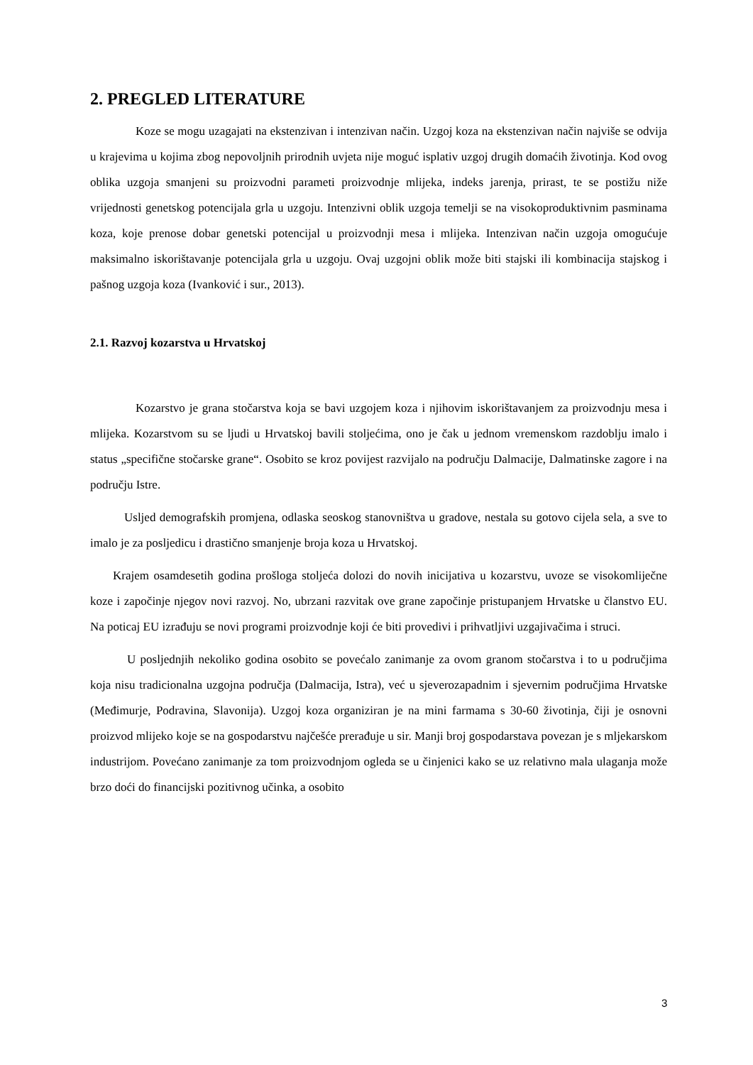2. PREGLED LITERATURE
Koze se mogu uzagajati na ekstenzivan i intenzivan način. Uzgoj koza na ekstenzivan način najviše se odvija u krajevima u kojima zbog nepovoljnih prirodnih uvjeta nije moguć isplativ uzgoj drugih domaćih životinja. Kod ovog oblika uzgoja smanjeni su proizvodni parameti proizvodnje mlijeka, indeks jarenja, prirast, te se postižu niže vrijednosti genetskog potencijala grla u uzgoju. Intenzivni oblik uzgoja temelji se na visokoproduktivnim pasminama koza, koje prenose dobar genetski potencijal u proizvodnji mesa i mlijeka. Intenzivan način uzgoja omogućuje maksimalno iskorištavanje potencijala grla u uzgoju. Ovaj uzgojni oblik može biti stajski ili kombinacija stajskog i pašnog uzgoja koza (Ivanković i sur., 2013).
2.1. Razvoj kozarstva u Hrvatskoj
Kozarstvo je grana stočarstva koja se bavi uzgojem koza i njihovim iskorištavanjem za proizvodnju mesa i mlijeka. Kozarstvom su se ljudi u Hrvatskoj bavili stoljećima, ono je čak u jednom vremenskom razdoblju imalo i status „specifične stočarske grane“. Osobito se kroz povijest razvijalo na području Dalmacije, Dalmatinske zagore i na području Istre.
Usljed demografskih promjena, odlaska seoskog stanovništva u gradove, nestala su gotovo cijela sela, a sve to imalo je za posljedicu i drastično smanjenje broja koza u Hrvatskoj.
Krajem osamdesetih godina prošloga stoljeća dolozi do novih inicijativa u kozarstvu, uvoze se visokomliječne koze i započinje njegov novi razvoj. No, ubrzani razvitak ove grane započinje pristupanjem Hrvatske u članstvo EU. Na poticaj EU izrađuju se novi programi proizvodnje koji će biti provedivi i prihvatljivi uzgajivačima i struci.
U posljednjih nekoliko godina osobito se povećalo zanimanje za ovom granom stočarstva i to u područjima koja nisu tradicionalna uzgojna područja (Dalmacija, Istra), već u sjeverozapadnim i sjevernim područjima Hrvatske (Međimurje, Podravina, Slavonija). Uzgoj koza organiziran je na mini farmama s 30-60 životinja, čiji je osnovni proizvod mlijeko koje se na gospodarstvu najčešće prerađuje u sir. Manji broj gospodarstava povezan je s mljekarskom industrijom. Povećano zanimanje za tom proizvodnjom ogleda se u činjenici kako se uz relativno mala ulaganja može brzo doći do financijski pozitivnog učinka, a osobito
3